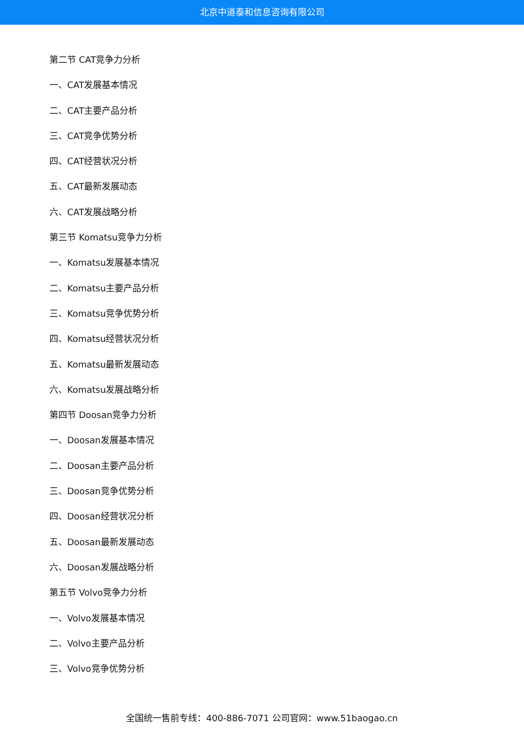北京中道泰和信息咨询有限公司
第二节 CAT竞争力分析
一、CAT发展基本情况
二、CAT主要产品分析
三、CAT竞争优势分析
四、CAT经营状况分析
五、CAT最新发展动态
六、CAT发展战略分析
第三节 Komatsu竞争力分析
一、Komatsu发展基本情况
二、Komatsu主要产品分析
三、Komatsu竞争优势分析
四、Komatsu经营状况分析
五、Komatsu最新发展动态
六、Komatsu发展战略分析
第四节 Doosan竞争力分析
一、Doosan发展基本情况
二、Doosan主要产品分析
三、Doosan竞争优势分析
四、Doosan经营状况分析
五、Doosan最新发展动态
六、Doosan发展战略分析
第五节 Volvo竞争力分析
一、Volvo发展基本情况
二、Volvo主要产品分析
三、Volvo竞争优势分析
全国统一售前专线：400-886-7071 公司官网：www.51baogao.cn